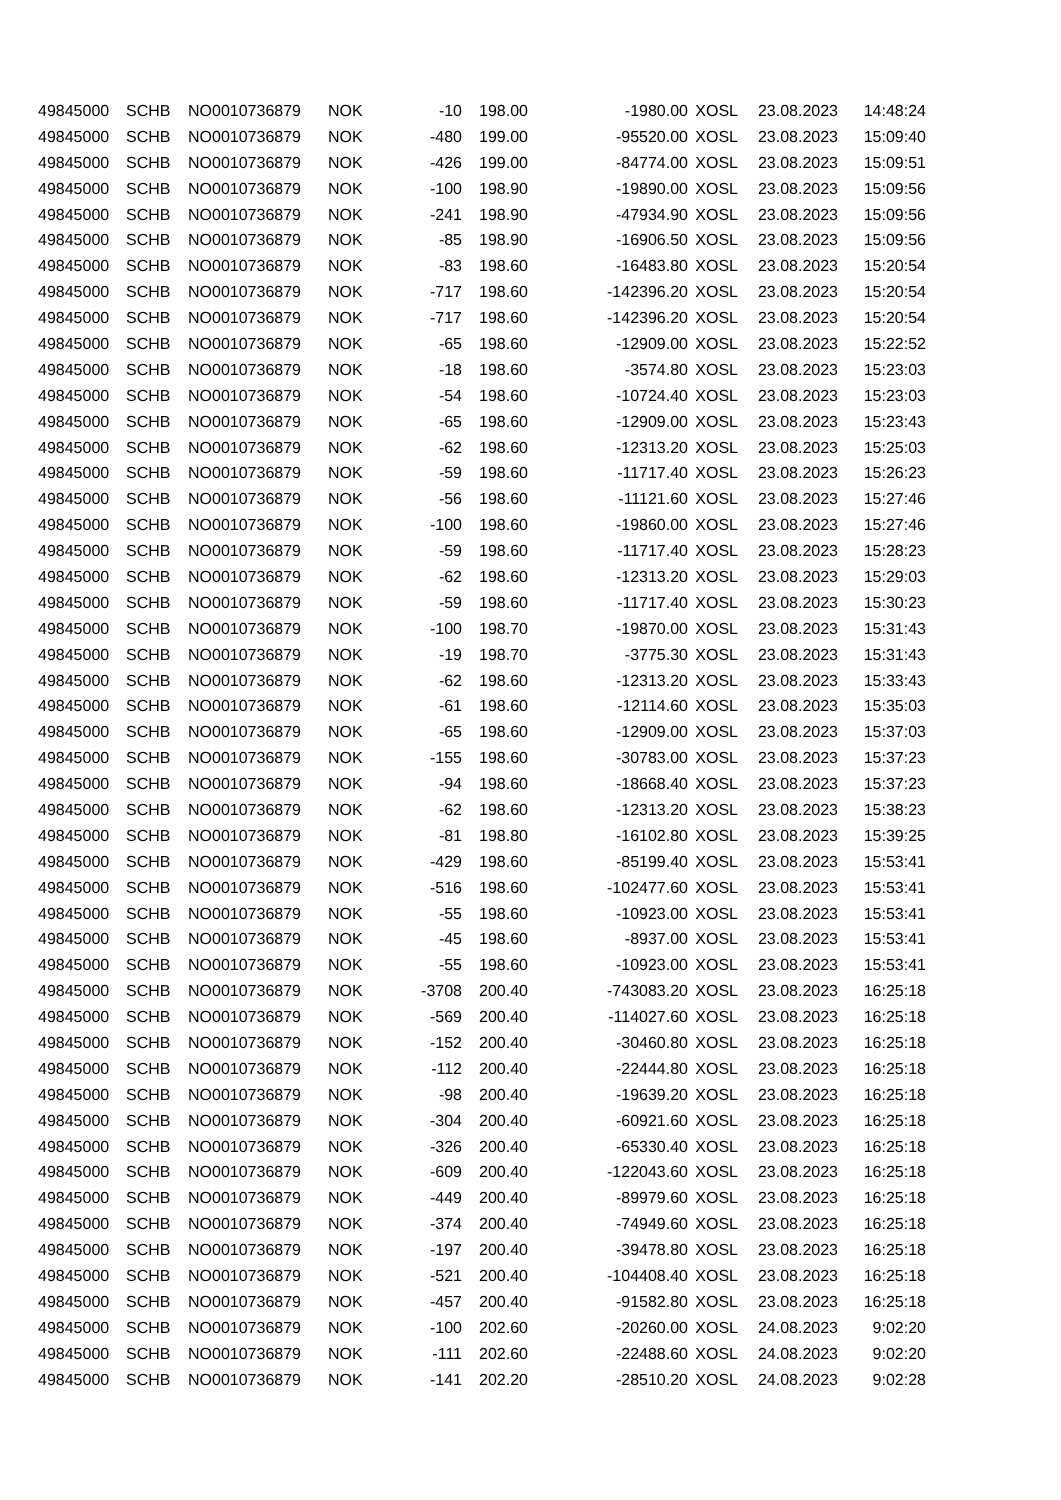| 49845000 | SCHB | NO0010736879 | NOK | -10 | 198.00 | -1980.00 | XOSL | 23.08.2023 | 14:48:24 |
| 49845000 | SCHB | NO0010736879 | NOK | -480 | 199.00 | -95520.00 | XOSL | 23.08.2023 | 15:09:40 |
| 49845000 | SCHB | NO0010736879 | NOK | -426 | 199.00 | -84774.00 | XOSL | 23.08.2023 | 15:09:51 |
| 49845000 | SCHB | NO0010736879 | NOK | -100 | 198.90 | -19890.00 | XOSL | 23.08.2023 | 15:09:56 |
| 49845000 | SCHB | NO0010736879 | NOK | -241 | 198.90 | -47934.90 | XOSL | 23.08.2023 | 15:09:56 |
| 49845000 | SCHB | NO0010736879 | NOK | -85 | 198.90 | -16906.50 | XOSL | 23.08.2023 | 15:09:56 |
| 49845000 | SCHB | NO0010736879 | NOK | -83 | 198.60 | -16483.80 | XOSL | 23.08.2023 | 15:20:54 |
| 49845000 | SCHB | NO0010736879 | NOK | -717 | 198.60 | -142396.20 | XOSL | 23.08.2023 | 15:20:54 |
| 49845000 | SCHB | NO0010736879 | NOK | -717 | 198.60 | -142396.20 | XOSL | 23.08.2023 | 15:20:54 |
| 49845000 | SCHB | NO0010736879 | NOK | -65 | 198.60 | -12909.00 | XOSL | 23.08.2023 | 15:22:52 |
| 49845000 | SCHB | NO0010736879 | NOK | -18 | 198.60 | -3574.80 | XOSL | 23.08.2023 | 15:23:03 |
| 49845000 | SCHB | NO0010736879 | NOK | -54 | 198.60 | -10724.40 | XOSL | 23.08.2023 | 15:23:03 |
| 49845000 | SCHB | NO0010736879 | NOK | -65 | 198.60 | -12909.00 | XOSL | 23.08.2023 | 15:23:43 |
| 49845000 | SCHB | NO0010736879 | NOK | -62 | 198.60 | -12313.20 | XOSL | 23.08.2023 | 15:25:03 |
| 49845000 | SCHB | NO0010736879 | NOK | -59 | 198.60 | -11717.40 | XOSL | 23.08.2023 | 15:26:23 |
| 49845000 | SCHB | NO0010736879 | NOK | -56 | 198.60 | -11121.60 | XOSL | 23.08.2023 | 15:27:46 |
| 49845000 | SCHB | NO0010736879 | NOK | -100 | 198.60 | -19860.00 | XOSL | 23.08.2023 | 15:27:46 |
| 49845000 | SCHB | NO0010736879 | NOK | -59 | 198.60 | -11717.40 | XOSL | 23.08.2023 | 15:28:23 |
| 49845000 | SCHB | NO0010736879 | NOK | -62 | 198.60 | -12313.20 | XOSL | 23.08.2023 | 15:29:03 |
| 49845000 | SCHB | NO0010736879 | NOK | -59 | 198.60 | -11717.40 | XOSL | 23.08.2023 | 15:30:23 |
| 49845000 | SCHB | NO0010736879 | NOK | -100 | 198.70 | -19870.00 | XOSL | 23.08.2023 | 15:31:43 |
| 49845000 | SCHB | NO0010736879 | NOK | -19 | 198.70 | -3775.30 | XOSL | 23.08.2023 | 15:31:43 |
| 49845000 | SCHB | NO0010736879 | NOK | -62 | 198.60 | -12313.20 | XOSL | 23.08.2023 | 15:33:43 |
| 49845000 | SCHB | NO0010736879 | NOK | -61 | 198.60 | -12114.60 | XOSL | 23.08.2023 | 15:35:03 |
| 49845000 | SCHB | NO0010736879 | NOK | -65 | 198.60 | -12909.00 | XOSL | 23.08.2023 | 15:37:03 |
| 49845000 | SCHB | NO0010736879 | NOK | -155 | 198.60 | -30783.00 | XOSL | 23.08.2023 | 15:37:23 |
| 49845000 | SCHB | NO0010736879 | NOK | -94 | 198.60 | -18668.40 | XOSL | 23.08.2023 | 15:37:23 |
| 49845000 | SCHB | NO0010736879 | NOK | -62 | 198.60 | -12313.20 | XOSL | 23.08.2023 | 15:38:23 |
| 49845000 | SCHB | NO0010736879 | NOK | -81 | 198.80 | -16102.80 | XOSL | 23.08.2023 | 15:39:25 |
| 49845000 | SCHB | NO0010736879 | NOK | -429 | 198.60 | -85199.40 | XOSL | 23.08.2023 | 15:53:41 |
| 49845000 | SCHB | NO0010736879 | NOK | -516 | 198.60 | -102477.60 | XOSL | 23.08.2023 | 15:53:41 |
| 49845000 | SCHB | NO0010736879 | NOK | -55 | 198.60 | -10923.00 | XOSL | 23.08.2023 | 15:53:41 |
| 49845000 | SCHB | NO0010736879 | NOK | -45 | 198.60 | -8937.00 | XOSL | 23.08.2023 | 15:53:41 |
| 49845000 | SCHB | NO0010736879 | NOK | -55 | 198.60 | -10923.00 | XOSL | 23.08.2023 | 15:53:41 |
| 49845000 | SCHB | NO0010736879 | NOK | -3708 | 200.40 | -743083.20 | XOSL | 23.08.2023 | 16:25:18 |
| 49845000 | SCHB | NO0010736879 | NOK | -569 | 200.40 | -114027.60 | XOSL | 23.08.2023 | 16:25:18 |
| 49845000 | SCHB | NO0010736879 | NOK | -152 | 200.40 | -30460.80 | XOSL | 23.08.2023 | 16:25:18 |
| 49845000 | SCHB | NO0010736879 | NOK | -112 | 200.40 | -22444.80 | XOSL | 23.08.2023 | 16:25:18 |
| 49845000 | SCHB | NO0010736879 | NOK | -98 | 200.40 | -19639.20 | XOSL | 23.08.2023 | 16:25:18 |
| 49845000 | SCHB | NO0010736879 | NOK | -304 | 200.40 | -60921.60 | XOSL | 23.08.2023 | 16:25:18 |
| 49845000 | SCHB | NO0010736879 | NOK | -326 | 200.40 | -65330.40 | XOSL | 23.08.2023 | 16:25:18 |
| 49845000 | SCHB | NO0010736879 | NOK | -609 | 200.40 | -122043.60 | XOSL | 23.08.2023 | 16:25:18 |
| 49845000 | SCHB | NO0010736879 | NOK | -449 | 200.40 | -89979.60 | XOSL | 23.08.2023 | 16:25:18 |
| 49845000 | SCHB | NO0010736879 | NOK | -374 | 200.40 | -74949.60 | XOSL | 23.08.2023 | 16:25:18 |
| 49845000 | SCHB | NO0010736879 | NOK | -197 | 200.40 | -39478.80 | XOSL | 23.08.2023 | 16:25:18 |
| 49845000 | SCHB | NO0010736879 | NOK | -521 | 200.40 | -104408.40 | XOSL | 23.08.2023 | 16:25:18 |
| 49845000 | SCHB | NO0010736879 | NOK | -457 | 200.40 | -91582.80 | XOSL | 23.08.2023 | 16:25:18 |
| 49845000 | SCHB | NO0010736879 | NOK | -100 | 202.60 | -20260.00 | XOSL | 24.08.2023 | 9:02:20 |
| 49845000 | SCHB | NO0010736879 | NOK | -111 | 202.60 | -22488.60 | XOSL | 24.08.2023 | 9:02:20 |
| 49845000 | SCHB | NO0010736879 | NOK | -141 | 202.20 | -28510.20 | XOSL | 24.08.2023 | 9:02:28 |